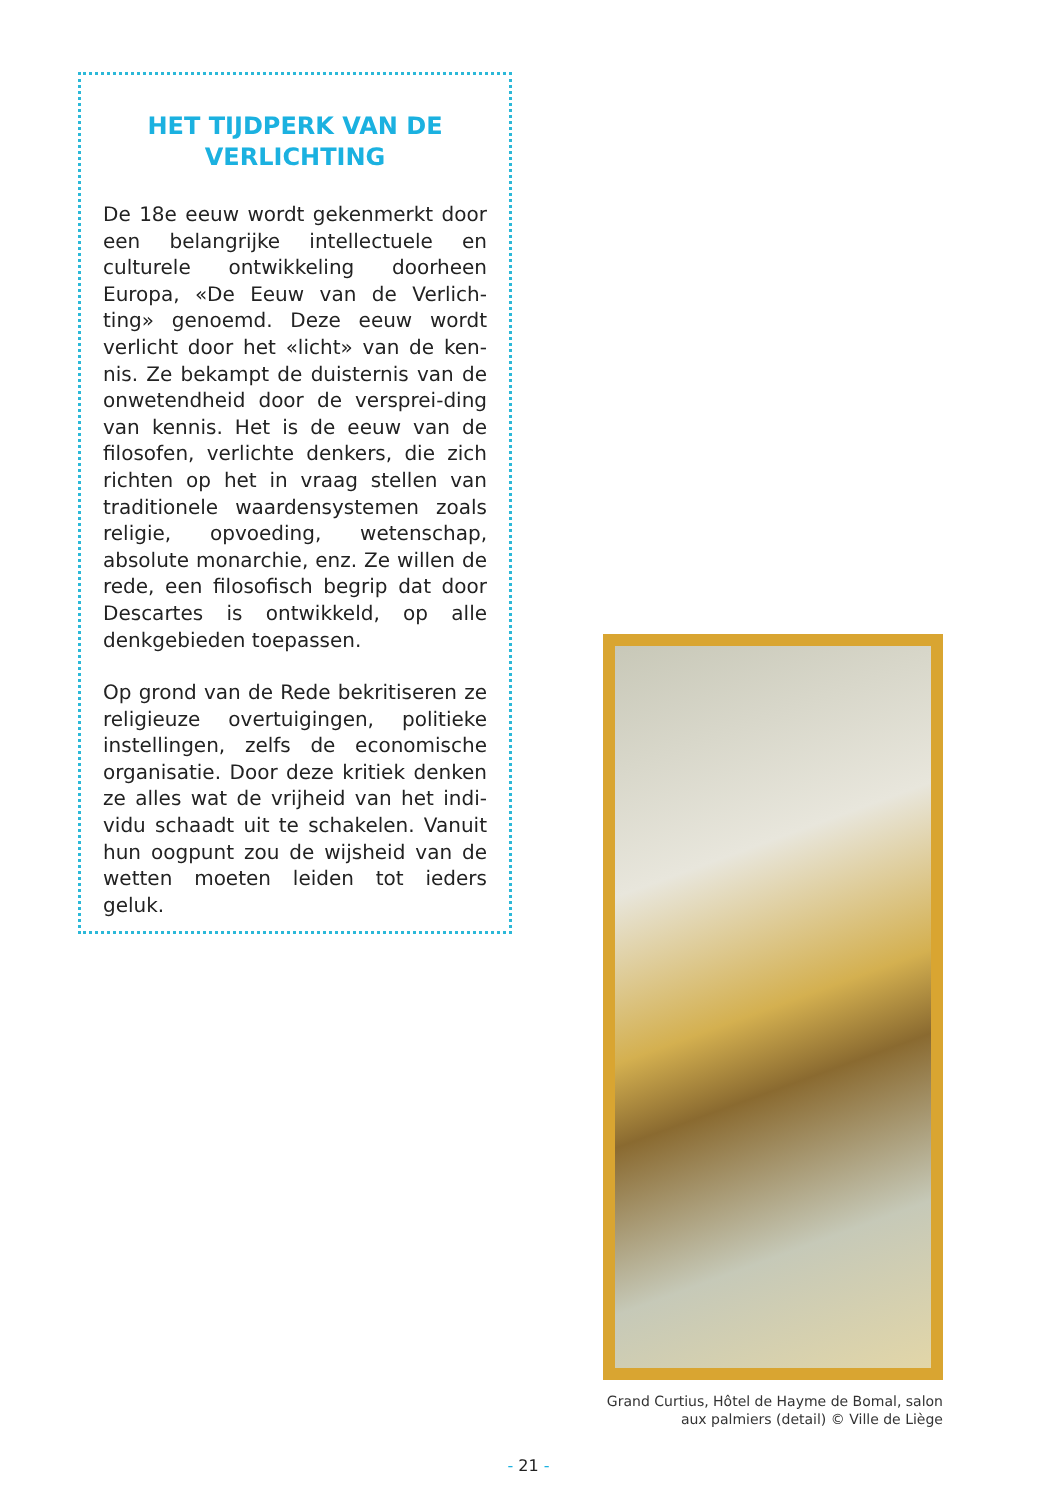HET TIJDPERK VAN DE VERLICHTING
De 18e eeuw wordt gekenmerkt door een belangrijke intellectuele en culturele ontwikkeling doorheen Europa, «De Eeuw van de Verlich-ting» genoemd. Deze eeuw wordt verlicht door het «licht» van de ken-nis. Ze bekampt de duisternis van de onwetendheid door de versprei-ding van kennis. Het is de eeuw van de filosofen, verlichte denkers, die zich richten op het in vraag stellen van traditionele waardensystemen zoals religie, opvoeding, wetenschap, absolute monarchie, enz. Ze willen de rede, een filosofisch begrip dat door Descartes is ontwikkeld, op alle denkgebieden toepassen.
Op grond van de Rede bekritiseren ze religieuze overtuigingen, politieke instellingen, zelfs de economische organisatie. Door deze kritiek denken ze alles wat de vrijheid van het indi-vidu schaadt uit te schakelen. Vanuit hun oogpunt zou de wijsheid van de wetten moeten leiden tot ieders geluk.
Grand Curtius, Hôtel de Hayme de Bomal, salon
aux palmiers (detail) © Ville de Liège
- 21 -